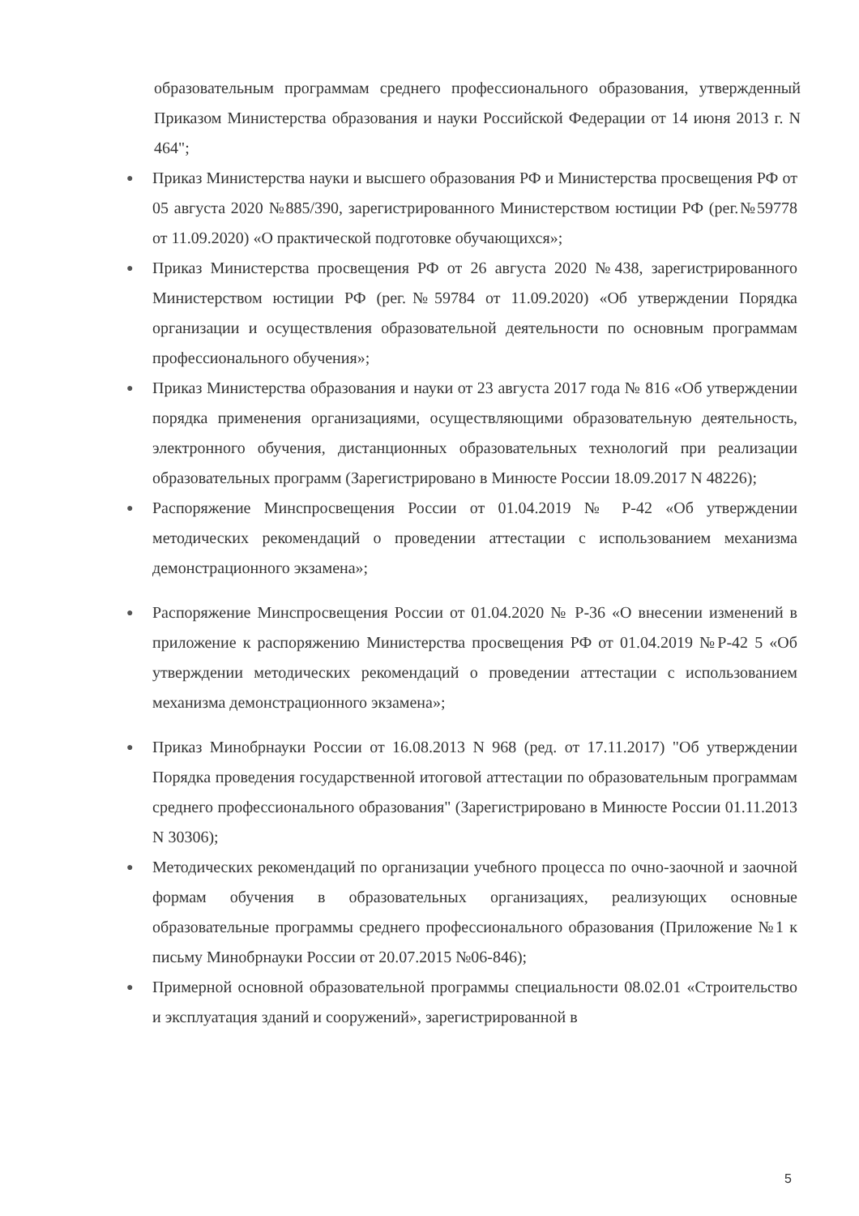образовательным программам среднего профессионального образования, утвержденный Приказом Министерства образования и науки Российской Федерации от 14 июня 2013 г. N 464";
● Приказ Министерства науки и высшего образования РФ и Министерства просвещения РФ от 05 августа 2020 №885/390, зарегистрированного Министерством юстиции РФ (рег.№59778 от 11.09.2020) «О практической подготовке обучающихся»;
● Приказ Министерства просвещения РФ от 26 августа 2020 №438, зарегистрированного Министерством юстиции РФ (рег.№59784 от 11.09.2020) «Об утверждении Порядка организации и осуществления образовательной деятельности по основным программам профессионального обучения»;
● Приказ Министерства образования и науки от 23 августа 2017 года № 816 «Об утверждении порядка применения организациями, осуществляющими образовательную деятельность, электронного обучения, дистанционных образовательных технологий при реализации образовательных программ (Зарегистрировано в Минюсте России 18.09.2017 N 48226);
● Распоряжение Минспросвещения России от 01.04.2019 № Р-42 «Об утверждении методических рекомендаций о проведении аттестации с использованием механизма демонстрационного экзамена»;
● Распоряжение Минспросвещения России от 01.04.2020 № Р-36 «О внесении изменений в приложение к распоряжению Министерства просвещения РФ от 01.04.2019 №Р-42 5 «Об утверждении методических рекомендаций о проведении аттестации с использованием механизма демонстрационного экзамена»;
● Приказ Минобрнауки России от 16.08.2013 N 968 (ред. от 17.11.2017) "Об утверждении Порядка проведения государственной итоговой аттестации по образовательным программам среднего профессионального образования" (Зарегистрировано в Минюсте России 01.11.2013 N 30306);
● Методических рекомендаций по организации учебного процесса по очно-заочной и заочной формам обучения в образовательных организациях, реализующих основные образовательные программы среднего профессионального образования (Приложение №1 к письму Минобрнауки России от 20.07.2015 №06-846);
● Примерной основной образовательной программы специальности 08.02.01 «Строительство и эксплуатация зданий и сооружений», зарегистрированной в
5